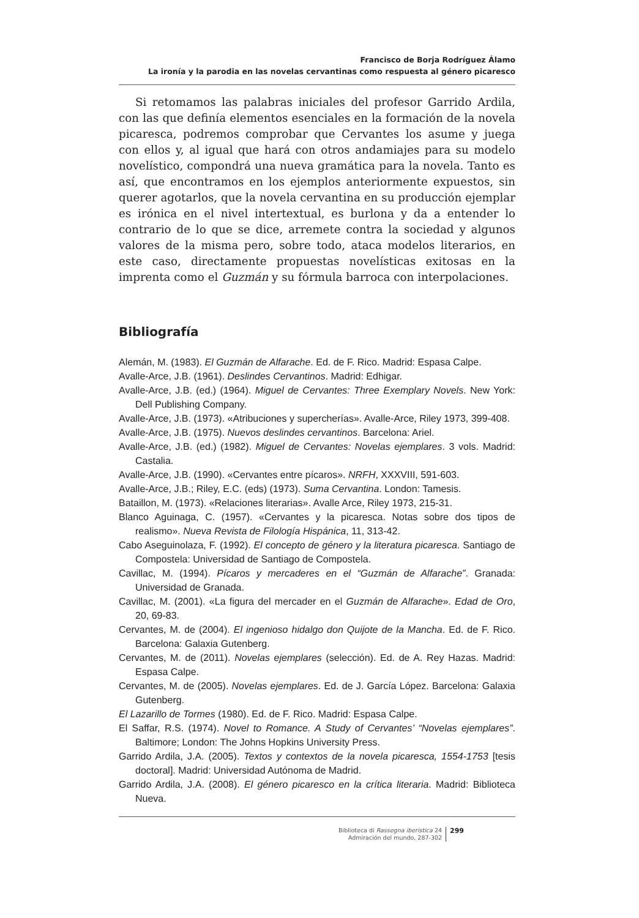Francisco de Borja Rodríguez Álamo
La ironía y la parodia en las novelas cervantinas como respuesta al género picaresco
Si retomamos las palabras iniciales del profesor Garrido Ardila, con las que definía elementos esenciales en la formación de la novela picaresca, podremos comprobar que Cervantes los asume y juega con ellos y, al igual que hará con otros andamiajes para su modelo novelístico, compondrá una nueva gramática para la novela. Tanto es así, que encontramos en los ejemplos anteriormente expuestos, sin querer agotarlos, que la novela cervantina en su producción ejemplar es irónica en el nivel intertextual, es burlona y da a entender lo contrario de lo que se dice, arremete contra la sociedad y algunos valores de la misma pero, sobre todo, ataca modelos literarios, en este caso, directamente propuestas novelísticas exitosas en la imprenta como el Guzmán y su fórmula barroca con interpolaciones.
Bibliografía
Alemán, M. (1983). El Guzmán de Alfarache. Ed. de F. Rico. Madrid: Espasa Calpe.
Avalle-Arce, J.B. (1961). Deslindes Cervantinos. Madrid: Edhigar.
Avalle-Arce, J.B. (ed.) (1964). Miguel de Cervantes: Three Exemplary Novels. New York: Dell Publishing Company.
Avalle-Arce, J.B. (1973). «Atribuciones y supercherías». Avalle-Arce, Riley 1973, 399-408.
Avalle-Arce, J.B. (1975). Nuevos deslindes cervantinos. Barcelona: Ariel.
Avalle-Arce, J.B. (ed.) (1982). Miguel de Cervantes: Novelas ejemplares. 3 vols. Madrid: Castalia.
Avalle-Arce, J.B. (1990). «Cervantes entre pícaros». NRFH, XXXVIII, 591-603.
Avalle-Arce, J.B.; Riley, E.C. (eds) (1973). Suma Cervantina. London: Tamesis.
Bataillon, M. (1973). «Relaciones literarias». Avalle Arce, Riley 1973, 215-31.
Blanco Aguinaga, C. (1957). «Cervantes y la picaresca. Notas sobre dos tipos de realismo». Nueva Revista de Filología Hispánica, 11, 313-42.
Cabo Aseguinolaza, F. (1992). El concepto de género y la literatura picaresca. Santiago de Compostela: Universidad de Santiago de Compostela.
Cavillac, M. (1994). Pícaros y mercaderes en el “Guzmán de Alfarache”. Granada: Universidad de Granada.
Cavillac, M. (2001). «La figura del mercader en el Guzmán de Alfarache». Edad de Oro, 20, 69-83.
Cervantes, M. de (2004). El ingenioso hidalgo don Quijote de la Mancha. Ed. de F. Rico. Barcelona: Galaxia Gutenberg.
Cervantes, M. de (2011). Novelas ejemplares (selección). Ed. de A. Rey Hazas. Madrid: Espasa Calpe.
Cervantes, M. de (2005). Novelas ejemplares. Ed. de J. García López. Barcelona: Galaxia Gutenberg.
El Lazarillo de Tormes (1980). Ed. de F. Rico. Madrid: Espasa Calpe.
El Saffar, R.S. (1974). Novel to Romance. A Study of Cervantes’ “Novelas ejemplares”. Baltimore; London: The Johns Hopkins University Press.
Garrido Ardila, J.A. (2005). Textos y contextos de la novela picaresca, 1554-1753 [tesis doctoral]. Madrid: Universidad Autónoma de Madrid.
Garrido Ardila, J.A. (2008). El género picaresco en la crítica literaria. Madrid: Biblioteca Nueva.
Biblioteca di Rassegna iberistica 24
Admiración del mundo, 287-302
299